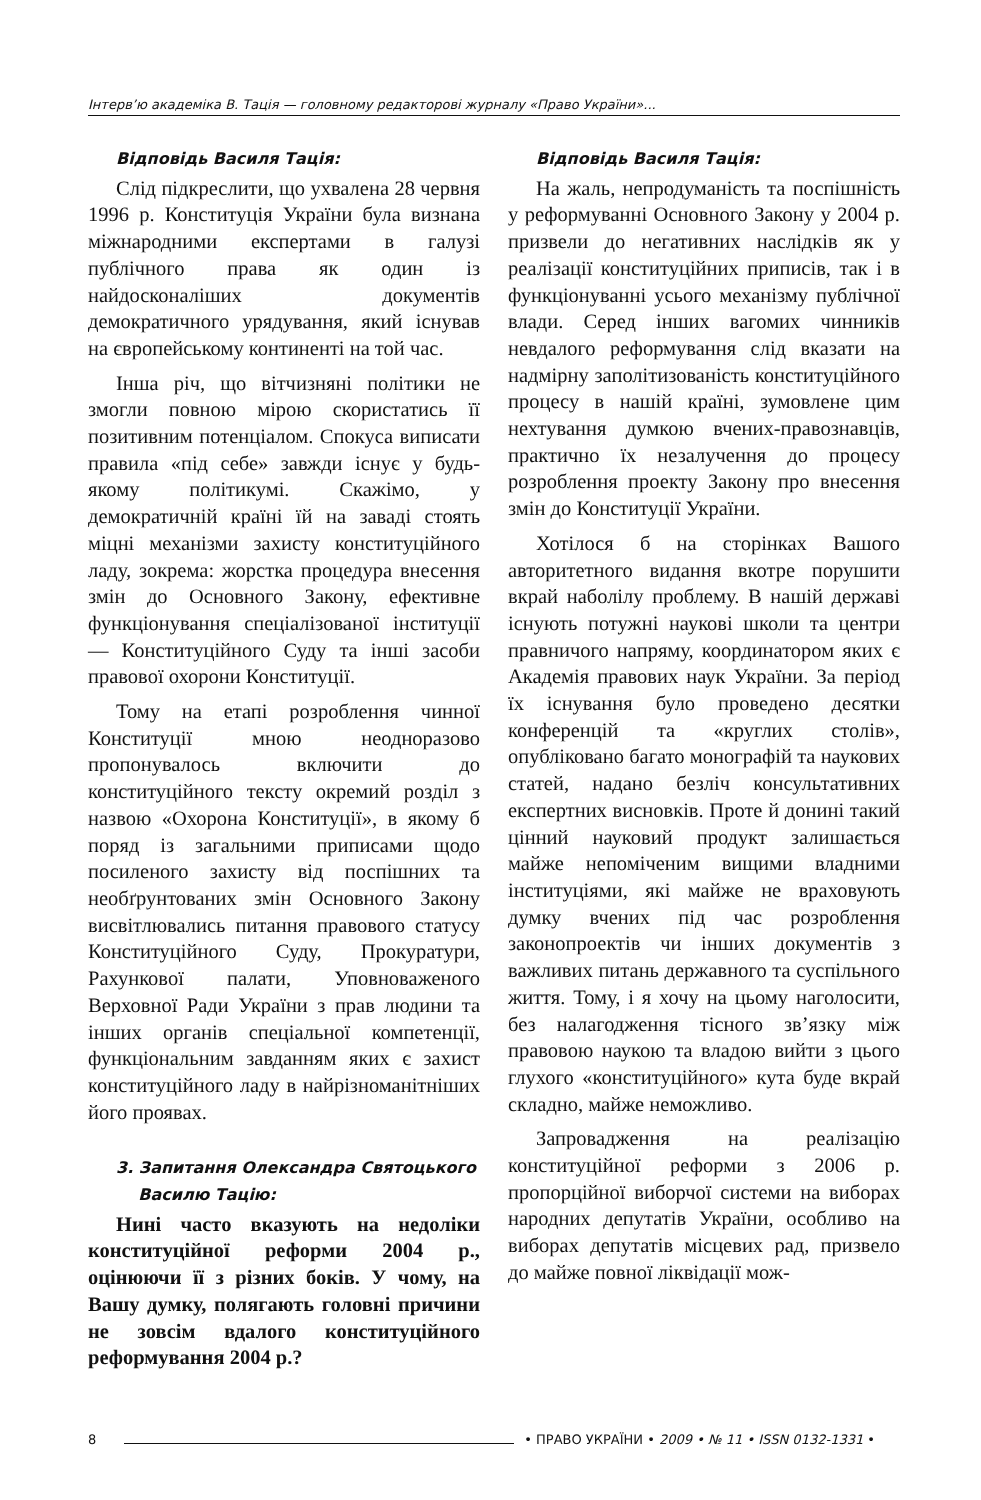Інтерв’ю академіка В. Тація — головному редакторові журналу «Право України»...
Відповідь Василя Тація:
Слід підкреслити, що ухвалена 28 червня 1996 р. Конституція України була визнана міжнародними експертами в галузі публічного права як один із найдосконаліших документів демократичного урядування, який існував на європейському континенті на той час.
Інша річ, що вітчизняні політики не змогли повною мірою скористатись її позитивним потенціалом. Спокуса виписати правила «під себе» завжди існує у будь-якому політикумі. Скажімо, у демократичній країні їй на заваді стоять міцні механізми захисту конституційного ладу, зокрема: жорстка процедура внесення змін до Основного Закону, ефективне функціонування спеціалізованої інституції — Конституційного Суду та інші засоби правової охорони Конституції.
Тому на етапі розроблення чинної Конституції мною неодноразово пропонувалось включити до конституційного тексту окремий розділ з назвою «Охорона Конституції», в якому б поряд із загальними приписами щодо посиленого захисту від поспішних та необґрунтованих змін Основного Закону висвітлювались питання правового статусу Конституційного Суду, Прокуратури, Рахункової палати, Уповноваженого Верховної Ради України з прав людини та інших органів спеціальної компетенції, функціональним завданням яких є захист конституційного ладу в найрізноманітніших його проявах.
3. Запитання Олександра Святоцького
Василю Тацію:
Нині часто вказують на недоліки конституційної реформи 2004 р., оцінюючи її з різних боків. У чому, на Вашу думку, полягають головні причини не зовсім вдалого конституційного реформування 2004 р.?
Відповідь Василя Тація:
На жаль, непродуманість та поспішність у реформуванні Основного Закону у 2004 р. призвели до негативних наслідків як у реалізації конституційних приписів, так і в функціонуванні усього механізму публічної влади. Серед інших вагомих чинників невдалого реформування слід вказати на надмірну заполітизованість конституційного процесу в нашій країні, зумовлене цим нехтування думкою вчених-правознавців, практично їх незалучення до процесу розроблення проекту Закону про внесення змін до Конституції України.
Хотілося б на сторінках Вашого авторитетного видання вкотре порушити вкрай наболілу проблему. В нашій державі існують потужні наукові школи та центри правничого напряму, координатором яких є Академія правових наук України. За період їх існування було проведено десятки конференцій та «круглих столів», опубліковано багато монографій та наукових статей, надано безліч консультативних експертних висновків. Проте й донині такий цінний науковий продукт залишається майже непоміченим вищими владними інституціями, які майже не враховують думку вчених під час розроблення законопроектів чи інших документів з важливих питань державного та суспільного життя. Тому, і я хочу на цьому наголосити, без налагодження тісного зв’язку між правовою наукою та владою вийти з цього глухого «конституційного» кута буде вкрай складно, майже неможливо.
Запровадження на реалізацію конституційної реформи з 2006 р. пропорційної виборчої системи на виборах народних депутатів України, особливо на виборах депутатів місцевих рад, призвело до майже повної ліквідації мож-
8 • ПРАВО УКРАЇНИ • 2009 • № 11 • ISSN 0132-1331 •